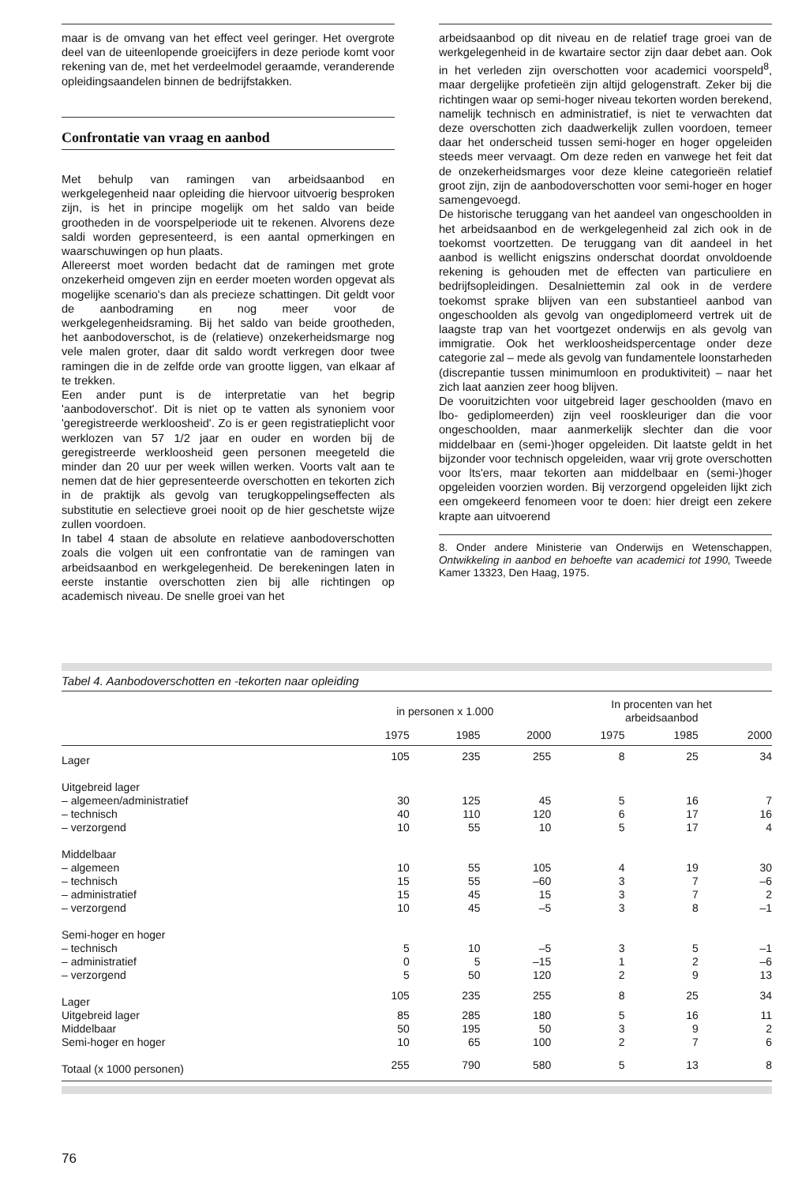maar is de omvang van het effect veel geringer. Het overgrote deel van de uiteenlopende groeicijfers in deze periode komt voor rekening van de, met het verdeelmodel geraamde, veranderende opleidingsaandelen binnen de bedrijfstakken.
Confrontatie van vraag en aanbod
Met behulp van ramingen van arbeidsaanbod en werkgelegenheid naar opleiding die hiervoor uitvoerig besproken zijn, is het in principe mogelijk om het saldo van beide grootheden in de voorspelperiode uit te rekenen. Alvorens deze saldi worden gepresenteerd, is een aantal opmerkingen en waarschuwingen op hun plaats.
Allereerst moet worden bedacht dat de ramingen met grote onzekerheid omgeven zijn en eerder moeten worden opgevat als mogelijke scenario's dan als precieze schattingen. Dit geldt voor de aanbodraming en nog meer voor de werkgelegenheidsraming. Bij het saldo van beide grootheden, het aanbodoverschot, is de (relatieve) onzekerheidsmarge nog vele malen groter, daar dit saldo wordt verkregen door twee ramingen die in de zelfde orde van grootte liggen, van elkaar af te trekken.
Een ander punt is de interpretatie van het begrip 'aanbodoverschot'. Dit is niet op te vatten als synoniem voor 'geregistreerde werkloosheid'. Zo is er geen registratieplicht voor werklozen van 57 1/2 jaar en ouder en worden bij de geregistreerde werkloosheid geen personen meegeteld die minder dan 20 uur per week willen werken. Voorts valt aan te nemen dat de hier gepresenteerde overschotten en tekorten zich in de praktijk als gevolg van terugkoppelingseffecten als substitutie en selectieve groei nooit op de hier geschetste wijze zullen voordoen.
In tabel 4 staan de absolute en relatieve aanbodoverschotten zoals die volgen uit een confrontatie van de ramingen van arbeidsaanbod en werkgelegenheid. De berekeningen laten in eerste instantie overschotten zien bij alle richtingen op academisch niveau. De snelle groei van het
arbeidsaanbod op dit niveau en de relatief trage groei van de werkgelegenheid in de kwartaire sector zijn daar debet aan. Ook in het verleden zijn overschotten voor academici voorspeld<sup>8</sup>, maar dergelijke profetieën zijn altijd gelogenstraft. Zeker bij die richtingen waar op semi-hoger niveau tekorten worden berekend, namelijk technisch en administratief, is niet te verwachten dat deze overschotten zich daadwerkelijk zullen voordoen, temeer daar het onderscheid tussen semi-hoger en hoger opgeleiden steeds meer vervaagt. Om deze reden en vanwege het feit dat de onzekerheidsmarges voor deze kleine categorieën relatief groot zijn, zijn de aanbodoverschotten voor semi-hoger en hoger samengevoegd.
De historische teruggang van het aandeel van ongeschoolden in het arbeidsaanbod en de werkgelegenheid zal zich ook in de toekomst voortzetten. De teruggang van dit aandeel in het aanbod is wellicht enigszins onderschat doordat onvoldoende rekening is gehouden met de effecten van particuliere en bedrijfsopleidingen. Desalniettemin zal ook in de verdere toekomst sprake blijven van een substantieel aanbod van ongeschoolden als gevolg van ongediplomeerd vertrek uit de laagste trap van het voortgezet onderwijs en als gevolg van immigratie. Ook het werkloosheidspercentage onder deze categorie zal – mede als gevolg van fundamentele loonstarheden (discrepantie tussen minimumloon en produktiviteit) – naar het zich laat aanzien zeer hoog blijven.
De vooruitzichten voor uitgebreid lager geschoolden (mavo en lbo- gediplomeerden) zijn veel rooskleuriger dan die voor ongeschoolden, maar aanmerkelijk slechter dan die voor middelbaar en (semi-)hoger opgeleiden. Dit laatste geldt in het bijzonder voor technisch opgeleiden, waar vrij grote overschotten voor lts'ers, maar tekorten aan middelbaar en (semi-)hoger opgeleiden voorzien worden. Bij verzorgend opgeleiden lijkt zich een omgekeerd fenomeen voor te doen: hier dreigt een zekere krapte aan uitvoerend
8. Onder andere Ministerie van Onderwijs en Wetenschappen, Ontwikkeling in aanbod en behoefte van academici tot 1990, Tweede Kamer 13323, Den Haag, 1975.
Tabel 4. Aanbodoverschotten en -tekorten naar opleiding
| | in personen x 1.000 | | | In procenten van het arbeidsaanbod | | |
| --- | --- | --- | --- | --- | --- | --- |
| | 1975 | 1985 | 2000 | 1975 | 1985 | 2000 |
| Lager | 105 | 235 | 255 | 8 | 25 | 34 |
| Uitgebreid lager | | | | | | |
| – algemeen/administratief | 30 | 125 | 45 | 5 | 16 | 7 |
| – technisch | 40 | 110 | 120 | 6 | 17 | 16 |
| – verzorgend | 10 | 55 | 10 | 5 | 17 | 4 |
| Middelbaar | | | | | | |
| – algemeen | 10 | 55 | 105 | 4 | 19 | 30 |
| – technisch | 15 | 55 | –60 | 3 | 7 | –6 |
| – administratief | 15 | 45 | 15 | 3 | 7 | 2 |
| – verzorgend | 10 | 45 | –5 | 3 | 8 | –1 |
| Semi-hoger en hoger | | | | | | |
| – technisch | 5 | 10 | –5 | 3 | 5 | –1 |
| – administratief | 0 | 5 | –15 | 1 | 2 | –6 |
| – verzorgend | 5 | 50 | 120 | 2 | 9 | 13 |
| Lager | 105 | 235 | 255 | 8 | 25 | 34 |
| Uitgebreid lager | 85 | 285 | 180 | 5 | 16 | 11 |
| Middelbaar | 50 | 195 | 50 | 3 | 9 | 2 |
| Semi-hoger en hoger | 10 | 65 | 100 | 2 | 7 | 6 |
| Totaal (x 1000 personen) | 255 | 790 | 580 | 5 | 13 | 8 |
76